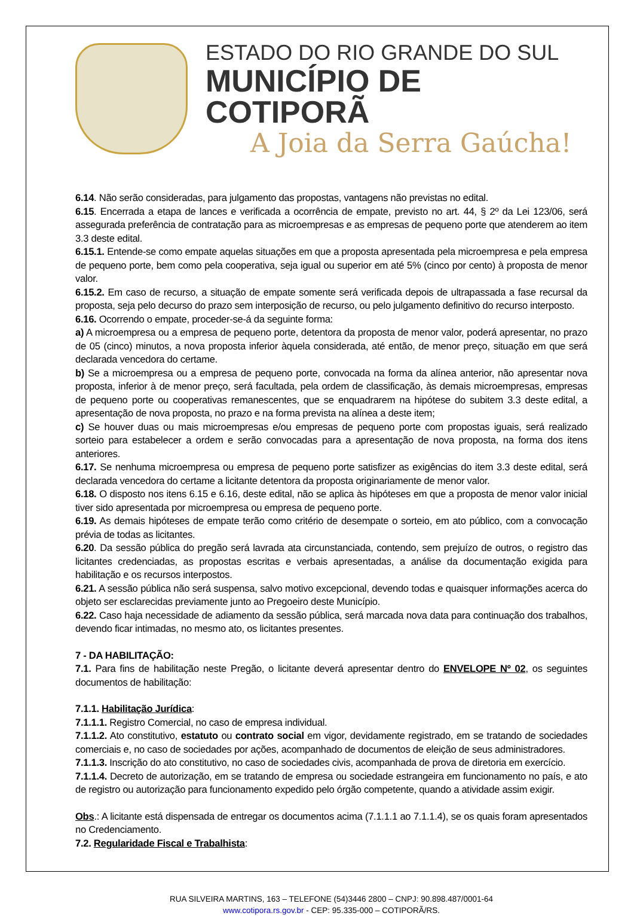ESTADO DO RIO GRANDE DO SUL
MUNICÍPIO DE COTIPORÃ
A Joia da Serra Gaúcha!
6.14. Não serão consideradas, para julgamento das propostas, vantagens não previstas no edital.
6.15. Encerrada a etapa de lances e verificada a ocorrência de empate, previsto no art. 44, § 2º da Lei 123/06, será assegurada preferência de contratação para as microempresas e as empresas de pequeno porte que atenderem ao item 3.3 deste edital.
6.15.1. Entende-se como empate aquelas situações em que a proposta apresentada pela microempresa e pela empresa de pequeno porte, bem como pela cooperativa, seja igual ou superior em até 5% (cinco por cento) à proposta de menor valor.
6.15.2. Em caso de recurso, a situação de empate somente será verificada depois de ultrapassada a fase recursal da proposta, seja pelo decurso do prazo sem interposição de recurso, ou pelo julgamento definitivo do recurso interposto.
6.16. Ocorrendo o empate, proceder-se-á da seguinte forma:
a) A microempresa ou a empresa de pequeno porte, detentora da proposta de menor valor, poderá apresentar, no prazo de 05 (cinco) minutos, a nova proposta inferior àquela considerada, até então, de menor preço, situação em que será declarada vencedora do certame.
b) Se a microempresa ou a empresa de pequeno porte, convocada na forma da alínea anterior, não apresentar nova proposta, inferior à de menor preço, será facultada, pela ordem de classificação, às demais microempresas, empresas de pequeno porte ou cooperativas remanescentes, que se enquadrarem na hipótese do subitem 3.3 deste edital, a apresentação de nova proposta, no prazo e na forma prevista na alínea a deste item;
c) Se houver duas ou mais microempresas e/ou empresas de pequeno porte com propostas iguais, será realizado sorteio para estabelecer a ordem e serão convocadas para a apresentação de nova proposta, na forma dos itens anteriores.
6.17. Se nenhuma microempresa ou empresa de pequeno porte satisfizer as exigências do item 3.3 deste edital, será declarada vencedora do certame a licitante detentora da proposta originariamente de menor valor.
6.18. O disposto nos itens 6.15 e 6.16, deste edital, não se aplica às hipóteses em que a proposta de menor valor inicial tiver sido apresentada por microempresa ou empresa de pequeno porte.
6.19. As demais hipóteses de empate terão como critério de desempate o sorteio, em ato público, com a convocação prévia de todas as licitantes.
6.20. Da sessão pública do pregão será lavrada ata circunstanciada, contendo, sem prejuízo de outros, o registro das licitantes credenciadas, as propostas escritas e verbais apresentadas, a análise da documentação exigida para habilitação e os recursos interpostos.
6.21. A sessão pública não será suspensa, salvo motivo excepcional, devendo todas e quaisquer informações acerca do objeto ser esclarecidas previamente junto ao Pregoeiro deste Município.
6.22. Caso haja necessidade de adiamento da sessão pública, será marcada nova data para continuação dos trabalhos, devendo ficar intimadas, no mesmo ato, os licitantes presentes.
7 - DA HABILITAÇÃO:
7.1. Para fins de habilitação neste Pregão, o licitante deverá apresentar dentro do ENVELOPE Nº 02, os seguintes documentos de habilitação:
7.1.1. Habilitação Jurídica:
7.1.1.1. Registro Comercial, no caso de empresa individual.
7.1.1.2. Ato constitutivo, estatuto ou contrato social em vigor, devidamente registrado, em se tratando de sociedades comerciais e, no caso de sociedades por ações, acompanhado de documentos de eleição de seus administradores.
7.1.1.3. Inscrição do ato constitutivo, no caso de sociedades civis, acompanhada de prova de diretoria em exercício.
7.1.1.4. Decreto de autorização, em se tratando de empresa ou sociedade estrangeira em funcionamento no país, e ato de registro ou autorização para funcionamento expedido pelo órgão competente, quando a atividade assim exigir.
Obs.: A licitante está dispensada de entregar os documentos acima (7.1.1.1 ao 7.1.1.4), se os quais foram apresentados no Credenciamento.
7.2. Regularidade Fiscal e Trabalhista:
RUA SILVEIRA MARTINS, 163 – TELEFONE (54)3446 2800 – CNPJ: 90.898.487/0001-64
www.cotipora.rs.gov.br - CEP: 95.335-000 – COTIPORÃ/RS.